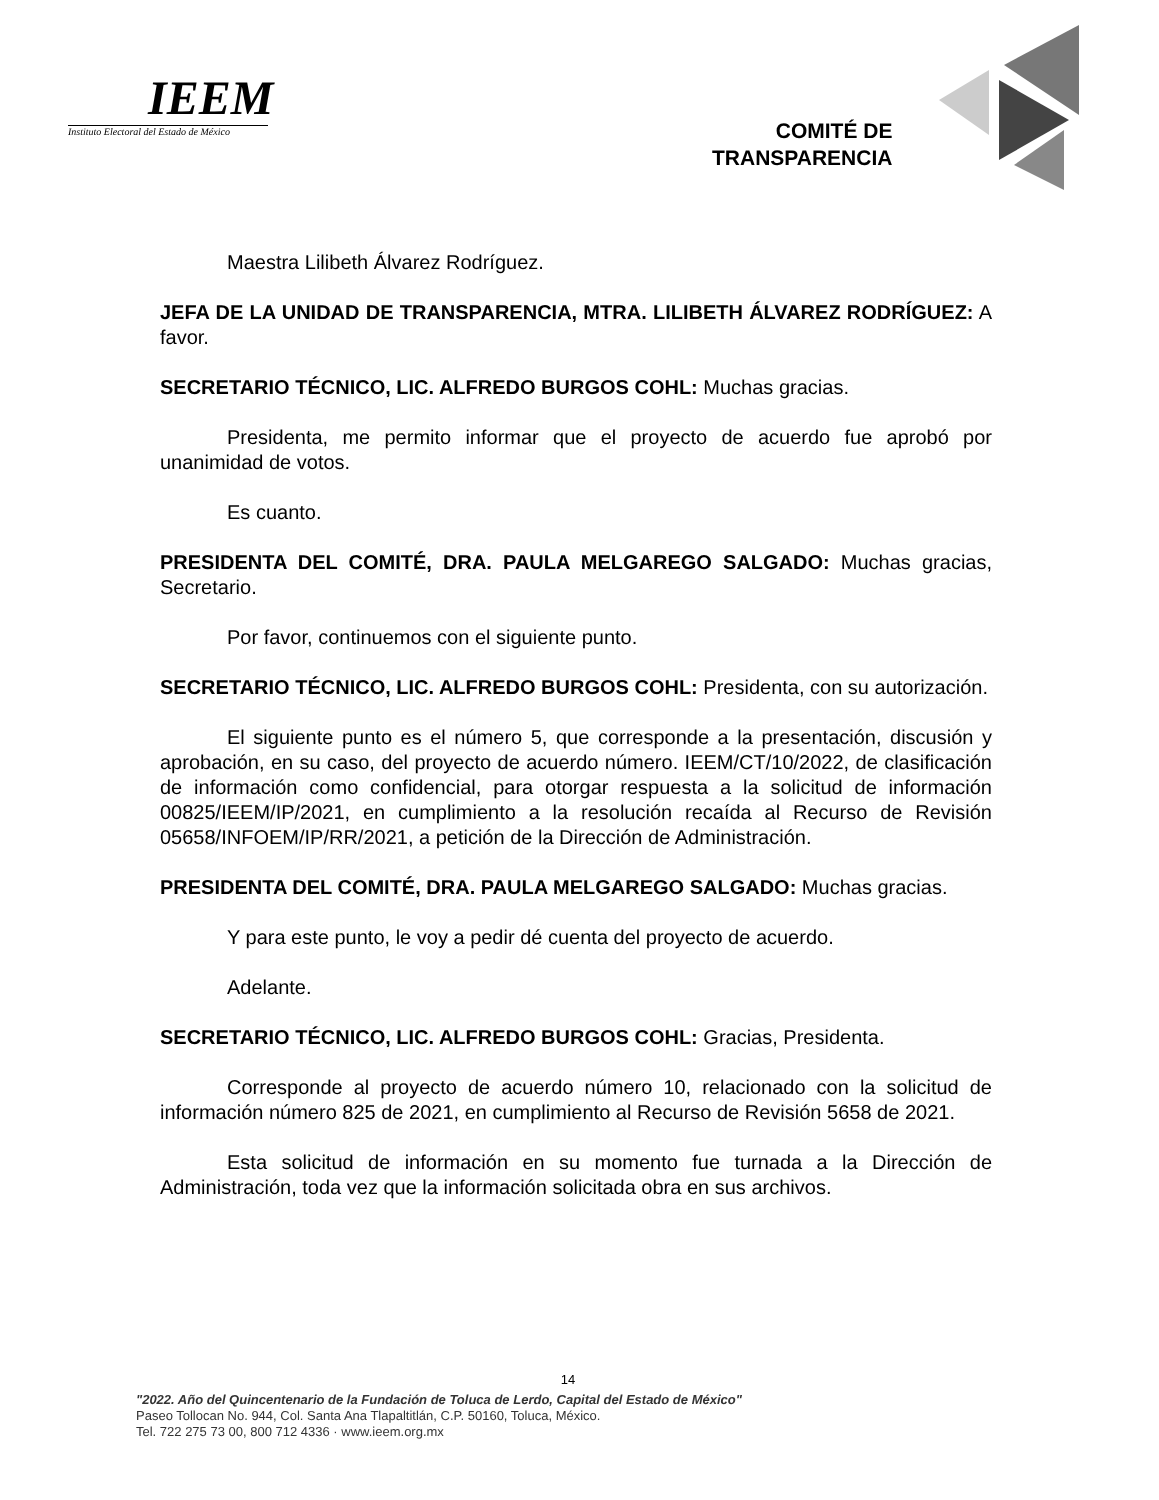IEEM
Instituto Electoral del Estado de México
COMITÉ DE
TRANSPARENCIA
Maestra Lilibeth Álvarez Rodríguez.
JEFA DE LA UNIDAD DE TRANSPARENCIA, MTRA. LILIBETH ÁLVAREZ RODRÍGUEZ: A favor.
SECRETARIO TÉCNICO, LIC. ALFREDO BURGOS COHL: Muchas gracias.
Presidenta, me permito informar que el proyecto de acuerdo fue aprobó por unanimidad de votos.
Es cuanto.
PRESIDENTA DEL COMITÉ, DRA. PAULA MELGAREGO SALGADO: Muchas gracias, Secretario.
Por favor, continuemos con el siguiente punto.
SECRETARIO TÉCNICO, LIC. ALFREDO BURGOS COHL: Presidenta, con su autorización.
El siguiente punto es el número 5, que corresponde a la presentación, discusión y aprobación, en su caso, del proyecto de acuerdo número. IEEM/CT/10/2022, de clasificación de información como confidencial, para otorgar respuesta a la solicitud de información 00825/IEEM/IP/2021, en cumplimiento a la resolución recaída al Recurso de Revisión 05658/INFOEM/IP/RR/2021, a petición de la Dirección de Administración.
PRESIDENTA DEL COMITÉ, DRA. PAULA MELGAREGO SALGADO: Muchas gracias.
Y para este punto, le voy a pedir dé cuenta del proyecto de acuerdo.
Adelante.
SECRETARIO TÉCNICO, LIC. ALFREDO BURGOS COHL: Gracias, Presidenta.
Corresponde al proyecto de acuerdo número 10, relacionado con la solicitud de información número 825 de 2021, en cumplimiento al Recurso de Revisión 5658 de 2021.
Esta solicitud de información en su momento fue turnada a la Dirección de Administración, toda vez que la información solicitada obra en sus archivos.
14
"2022. Año del Quincentenario de la Fundación de Toluca de Lerdo, Capital del Estado de México"
Paseo Tollocan No. 944, Col. Santa Ana Tlapaltitlán, C.P. 50160, Toluca, México.
Tel. 722 275 73 00, 800 712 4336 · www.ieem.org.mx